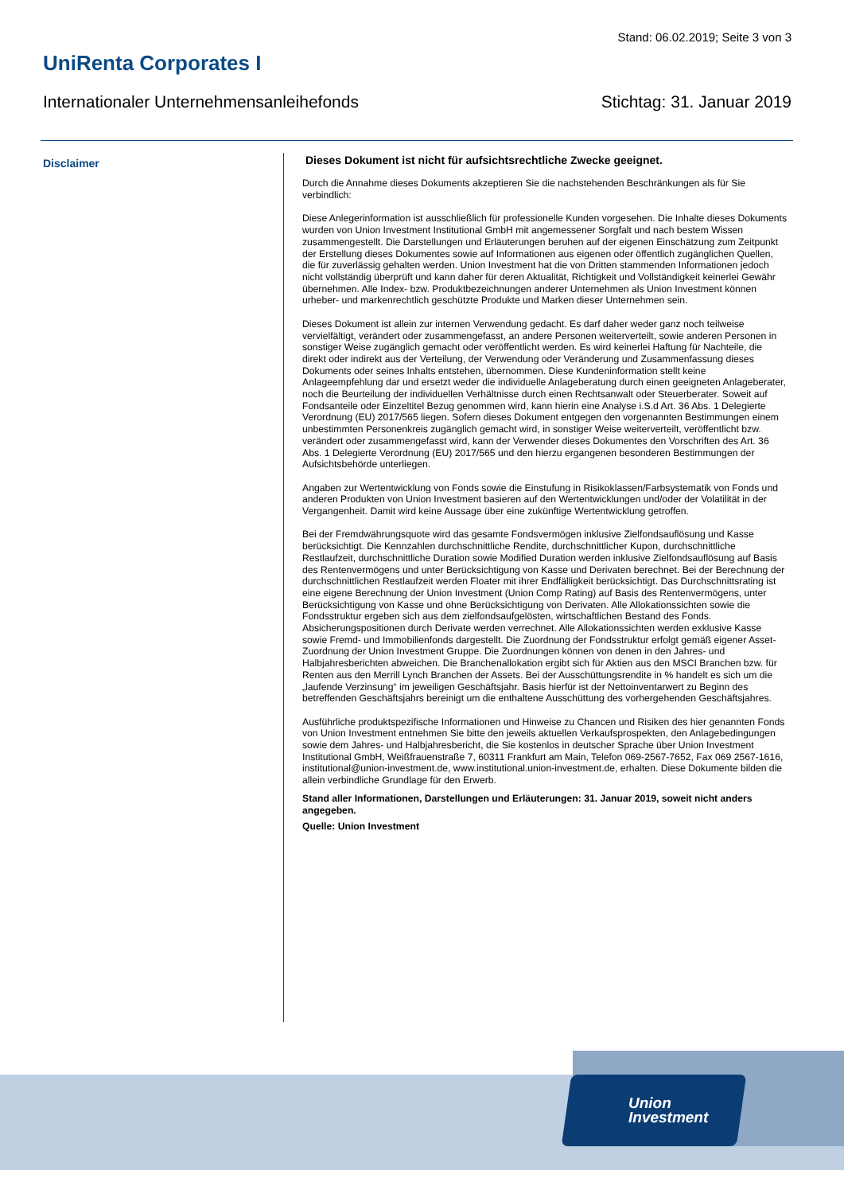Stand: 06.02.2019; Seite 3 von 3
UniRenta Corporates I
Internationaler Unternehmensanleihefonds Stichtag: 31. Januar 2019
Disclaimer
Dieses Dokument ist nicht für aufsichtsrechtliche Zwecke geeignet.
Durch die Annahme dieses Dokuments akzeptieren Sie die nachstehenden Beschränkungen als für Sie verbindlich:
Diese Anlegerinformation ist ausschließlich für professionelle Kunden vorgesehen. Die Inhalte dieses Dokuments wurden von Union Investment Institutional GmbH mit angemessener Sorgfalt und nach bestem Wissen zusammengestellt. Die Darstellungen und Erläuterungen beruhen auf der eigenen Einschätzung zum Zeitpunkt der Erstellung dieses Dokumentes sowie auf Informationen aus eigenen oder öffentlich zugänglichen Quellen, die für zuverlässig gehalten werden. Union Investment hat die von Dritten stammenden Informationen jedoch nicht vollständig überprüft und kann daher für deren Aktualität, Richtigkeit und Vollständigkeit keinerlei Gewähr übernehmen. Alle Index- bzw. Produktbezeichnungen anderer Unternehmen als Union Investment können urheber- und markenrechtlich geschützte Produkte und Marken dieser Unternehmen sein.
Dieses Dokument ist allein zur internen Verwendung gedacht. Es darf daher weder ganz noch teilweise vervielfältigt, verändert oder zusammengefasst, an andere Personen weiterverteilt, sowie anderen Personen in sonstiger Weise zugänglich gemacht oder veröffentlicht werden. Es wird keinerlei Haftung für Nachteile, die direkt oder indirekt aus der Verteilung, der Verwendung oder Veränderung und Zusammenfassung dieses Dokuments oder seines Inhalts entstehen, übernommen. Diese Kundeninformation stellt keine Anlageempfehlung dar und ersetzt weder die individuelle Anlageberatung durch einen geeigneten Anlageberater, noch die Beurteilung der individuellen Verhältnisse durch einen Rechtsanwalt oder Steuerberater. Soweit auf Fondsanteile oder Einzeltitel Bezug genommen wird, kann hierin eine Analyse i.S.d Art. 36 Abs. 1 Delegierte Verordnung (EU) 2017/565 liegen. Sofern dieses Dokument entgegen den vorgenannten Bestimmungen einem unbestimmten Personenkreis zugänglich gemacht wird, in sonstiger Weise weiterverteilt, veröffentlicht bzw. verändert oder zusammengefasst wird, kann der Verwender dieses Dokumentes den Vorschriften des Art. 36 Abs. 1 Delegierte Verordnung (EU) 2017/565 und den hierzu ergangenen besonderen Bestimmungen der Aufsichtsbehörde unterliegen.
Angaben zur Wertentwicklung von Fonds sowie die Einstufung in Risikoklassen/Farbsystematik von Fonds und anderen Produkten von Union Investment basieren auf den Wertentwicklungen und/oder der Volatilität in der Vergangenheit. Damit wird keine Aussage über eine zukünftige Wertentwicklung getroffen.
Bei der Fremdwährungsquote wird das gesamte Fondsvermögen inklusive Zielfondsauflösung und Kasse berücksichtigt. Die Kennzahlen durchschnittliche Rendite, durchschnittlicher Kupon, durchschnittliche Restlaufzeit, durchschnittliche Duration sowie Modified Duration werden inklusive Zielfondsauflösung auf Basis des Rentenvermögens und unter Berücksichtigung von Kasse und Derivaten berechnet. Bei der Berechnung der durchschnittlichen Restlaufzeit werden Floater mit ihrer Endfälligkeit berücksichtigt. Das Durchschnittsrating ist eine eigene Berechnung der Union Investment (Union Comp Rating) auf Basis des Rentenvermögens, unter Berücksichtigung von Kasse und ohne Berücksichtigung von Derivaten. Alle Allokationssichten sowie die Fondsstruktur ergeben sich aus dem zielfondsaufgelösten, wirtschaftlichen Bestand des Fonds. Absicherungspositionen durch Derivate werden verrechnet. Alle Allokationssichten werden exklusive Kasse sowie Fremd- und Immobilienfonds dargestellt. Die Zuordnung der Fondsstruktur erfolgt gemäß eigener Asset-Zuordnung der Union Investment Gruppe. Die Zuordnungen können von denen in den Jahres- und Halbjahresberichten abweichen. Die Branchenallokation ergibt sich für Aktien aus den MSCI Branchen bzw. für Renten aus den Merrill Lynch Branchen der Assets. Bei der Ausschüttungsrendite in % handelt es sich um die „laufende Verzinsung“ im jeweiligen Geschäftsjahr. Basis hierfür ist der Nettoinventarwert zu Beginn des betreffenden Geschäftsjahrs bereinigt um die enthaltene Ausschüttung des vorhergehenden Geschäftsjahres.
Ausführliche produktspezifische Informationen und Hinweise zu Chancen und Risiken des hier genannten Fonds von Union Investment entnehmen Sie bitte den jeweils aktuellen Verkaufsprospekten, den Anlagebedingungen sowie dem Jahres- und Halbjahresbericht, die Sie kostenlos in deutscher Sprache über Union Investment Institutional GmbH, Weißfrauenstraße 7, 60311 Frankfurt am Main, Telefon 069-2567-7652, Fax 069 2567-1616, institutional@union-investment.de, www.institutional.union-investment.de, erhalten. Diese Dokumente bilden die allein verbindliche Grundlage für den Erwerb.
Stand aller Informationen, Darstellungen und Erläuterungen: 31. Januar 2019, soweit nicht anders angegeben.
Quelle: Union Investment
Union
Investment